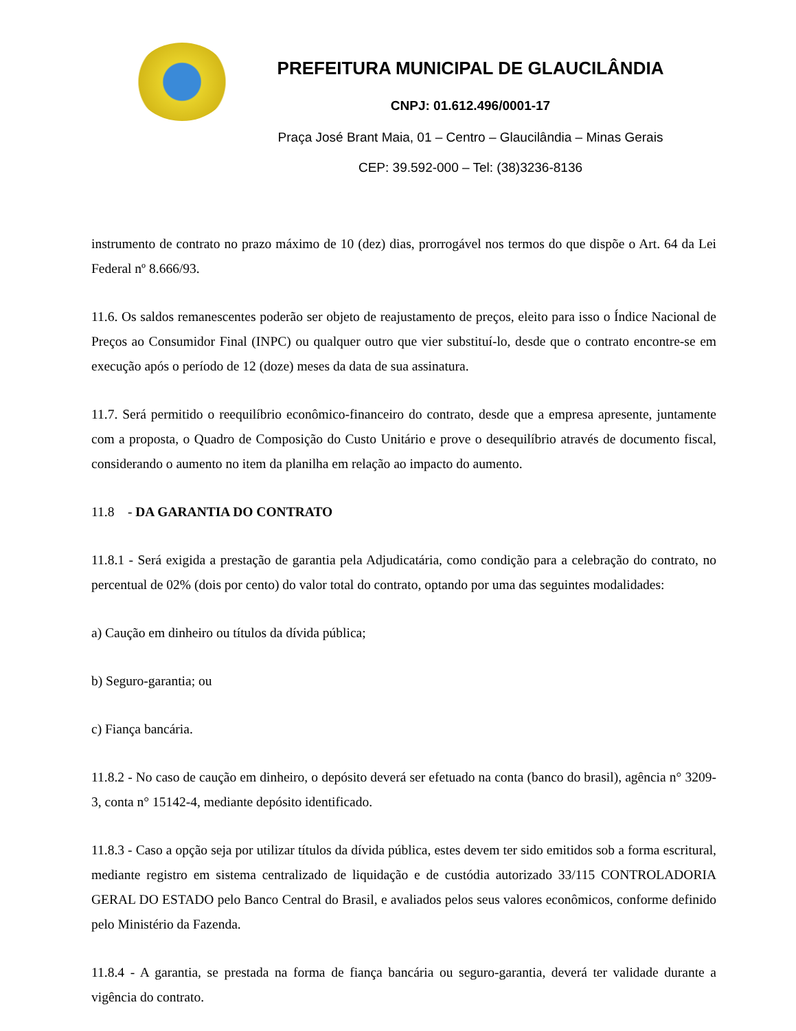PREFEITURA MUNICIPAL DE GLAUCILÂNDIA
CNPJ: 01.612.496/0001-17
Praça José Brant Maia, 01 – Centro – Glaucilândia – Minas Gerais
CEP: 39.592-000 – Tel: (38)3236-8136
instrumento de contrato no prazo máximo de 10 (dez) dias, prorrogável nos termos do que dispõe o Art. 64 da Lei Federal nº 8.666/93.
11.6. Os saldos remanescentes poderão ser objeto de reajustamento de preços, eleito para isso o Índice Nacional de Preços ao Consumidor Final (INPC) ou qualquer outro que vier substituí-lo, desde que o contrato encontre-se em execução após o período de 12 (doze) meses da data de sua assinatura.
11.7. Será permitido o reequilíbrio econômico-financeiro do contrato, desde que a empresa apresente, juntamente com a proposta, o Quadro de Composição do Custo Unitário e prove o desequilíbrio através de documento fiscal, considerando o aumento no item da planilha em relação ao impacto do aumento.
11.8 - DA GARANTIA DO CONTRATO
11.8.1 - Será exigida a prestação de garantia pela Adjudicatária, como condição para a celebração do contrato, no percentual de 02% (dois por cento) do valor total do contrato, optando por uma das seguintes modalidades:
a) Caução em dinheiro ou títulos da dívida pública;
b) Seguro-garantia; ou
c) Fiança bancária.
11.8.2 - No caso de caução em dinheiro, o depósito deverá ser efetuado na conta (banco do brasil), agência n° 3209-3, conta n° 15142-4, mediante depósito identificado.
11.8.3 - Caso a opção seja por utilizar títulos da dívida pública, estes devem ter sido emitidos sob a forma escritural, mediante registro em sistema centralizado de liquidação e de custódia autorizado 33/115 CONTROLADORIA GERAL DO ESTADO pelo Banco Central do Brasil, e avaliados pelos seus valores econômicos, conforme definido pelo Ministério da Fazenda.
11.8.4 - A garantia, se prestada na forma de fiança bancária ou seguro-garantia, deverá ter validade durante a vigência do contrato.